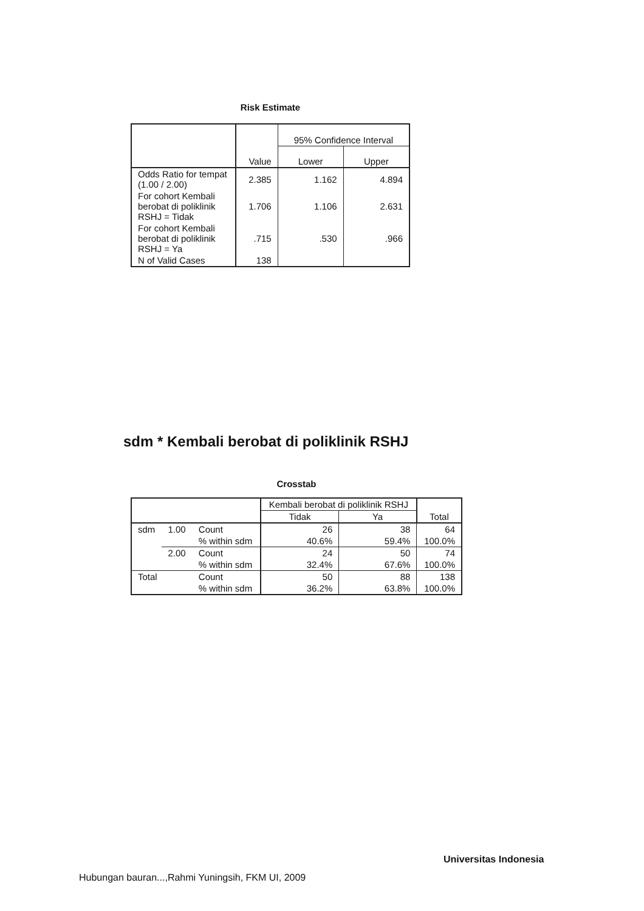Risk Estimate
| | Value | 95% Confidence Interval | |
| --- | --- | --- | --- |
| | | Lower | Upper |
| Odds Ratio for tempat (1.00 / 2.00) | 2.385 | 1.162 | 4.894 |
| For cohort Kembali berobat di poliklinik RSHJ = Tidak | 1.706 | 1.106 | 2.631 |
| For cohort Kembali berobat di poliklinik RSHJ = Ya | .715 | .530 | .966 |
| N of Valid Cases | 138 | | |
sdm * Kembali berobat di poliklinik RSHJ
Crosstab
| | | | Kembali berobat di poliklinik RSHJ | | Total |
| --- | --- | --- | --- | --- | --- |
| | | | Tidak | Ya | |
| sdm | 1.00 | Count | 26 | 38 | 64 |
| | | % within sdm | 40.6% | 59.4% | 100.0% |
| | 2.00 | Count | 24 | 50 | 74 |
| | | % within sdm | 32.4% | 67.6% | 100.0% |
| Total | | Count | 50 | 88 | 138 |
| | | % within sdm | 36.2% | 63.8% | 100.0% |
Universitas Indonesia
Hubungan bauran...,Rahmi Yuningsih, FKM UI, 2009